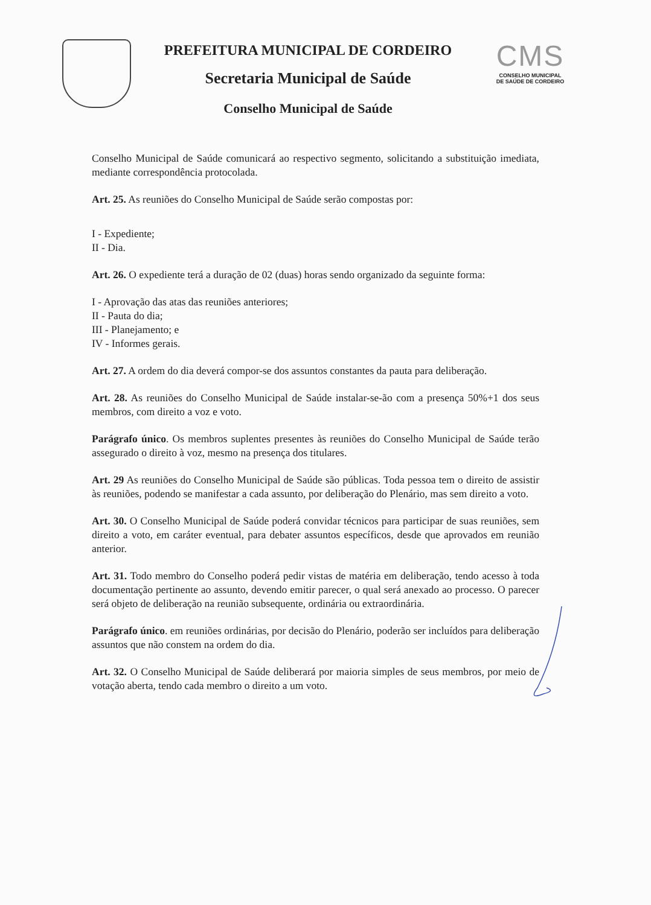PREFEITURA MUNICIPAL DE CORDEIRO
Secretaria Municipal de Saúde
Conselho Municipal de Saúde
CMS
CONSELHO MUNICIPAL
DE SAÚDE DE CORDEIRO
Conselho Municipal de Saúde comunicará ao respectivo segmento, solicitando a substituição imediata, mediante correspondência protocolada.
Art. 25. As reuniões do Conselho Municipal de Saúde serão compostas por:
I - Expediente;
II - Dia.
Art. 26. O expediente terá a duração de 02 (duas) horas sendo organizado da seguinte forma:
I - Aprovação das atas das reuniões anteriores;
II - Pauta do dia;
III - Planejamento; e
IV - Informes gerais.
Art. 27. A ordem do dia deverá compor-se dos assuntos constantes da pauta para deliberação.
Art. 28. As reuniões do Conselho Municipal de Saúde instalar-se-ão com a presença 50%+1 dos seus membros, com direito a voz e voto.
Parágrafo único. Os membros suplentes presentes às reuniões do Conselho Municipal de Saúde terão assegurado o direito à voz, mesmo na presença dos titulares.
Art. 29 As reuniões do Conselho Municipal de Saúde são públicas. Toda pessoa tem o direito de assistir às reuniões, podendo se manifestar a cada assunto, por deliberação do Plenário, mas sem direito a voto.
Art. 30. O Conselho Municipal de Saúde poderá convidar técnicos para participar de suas reuniões, sem direito a voto, em caráter eventual, para debater assuntos específicos, desde que aprovados em reunião anterior.
Art. 31. Todo membro do Conselho poderá pedir vistas de matéria em deliberação, tendo acesso à toda documentação pertinente ao assunto, devendo emitir parecer, o qual será anexado ao processo. O parecer será objeto de deliberação na reunião subsequente, ordinária ou extraordinária.
Parágrafo único. em reuniões ordinárias, por decisão do Plenário, poderão ser incluídos para deliberação assuntos que não constem na ordem do dia.
Art. 32. O Conselho Municipal de Saúde deliberará por maioria simples de seus membros, por meio de votação aberta, tendo cada membro o direito a um voto.